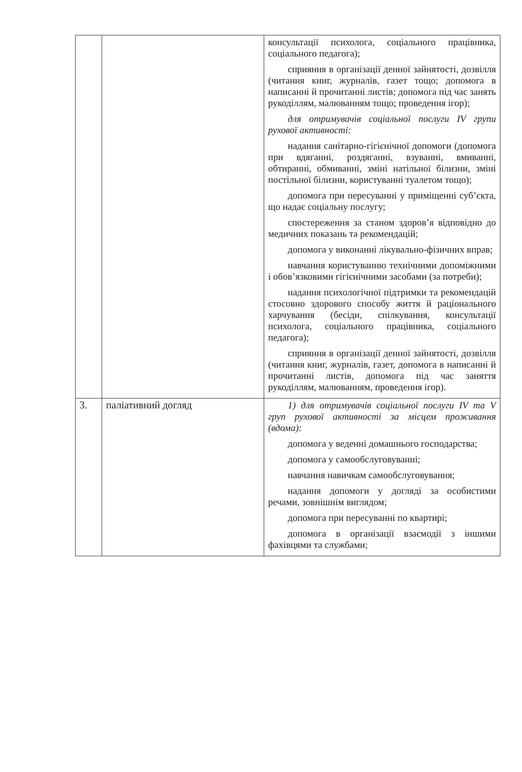| | | консультації психолога, соціального працівника, соціального педагога); сприяння в організації денної зайнятості, дозвілля (читання книг, журналів, газет тощо; допомога в написанні й прочитанні листів; допомога під час занять рукоділлям, малюванням тощо; проведення ігор); для отримувачів соціальної послуги IV групи рухової активності: надання санітарно-гігієнічної допомоги (допомога при вдяганні, роздяганні, взуванні, вмиванні, обтиранні, обмиванні, зміні натільної білизни, зміні постільної білизни, користуванні туалетом тощо); допомога при пересуванні у приміщенні суб’єкта, що надає соціальну послугу; спостереження за станом здоров’я відповідно до медичних показань та рекомендацій; допомога у виконанні лікувально-фізичних вправ; навчання користуванню технічними допоміжними і обов’язковими гігієнічними засобами (за потреби); надання психологічної підтримки та рекомендацій стосовно здорового способу життя й раціонального харчування (бесіди, спілкування, консультації психолога, соціального працівника, соціального педагога); сприяння в організації денної зайнятості, дозвілля (читання книг, журналів, газет, допомога в написанні й прочитанні листів, допомога під час заняття рукоділлям, малюванням, проведення ігор). |
| 3. | паліативний догляд | 1) для отримувачів соціальної послуги IV та V груп рухової активності за місцем проживання (вдома): допомога у веденні домашнього господарства; допомога у самообслуговуванні; навчання навичкам самообслуговування; надання допомоги у догляді за особистими речами, зовнішнім виглядом; допомога при пересуванні по квартирі; допомога в організації взаємодії з іншими фахівцями та службами; |